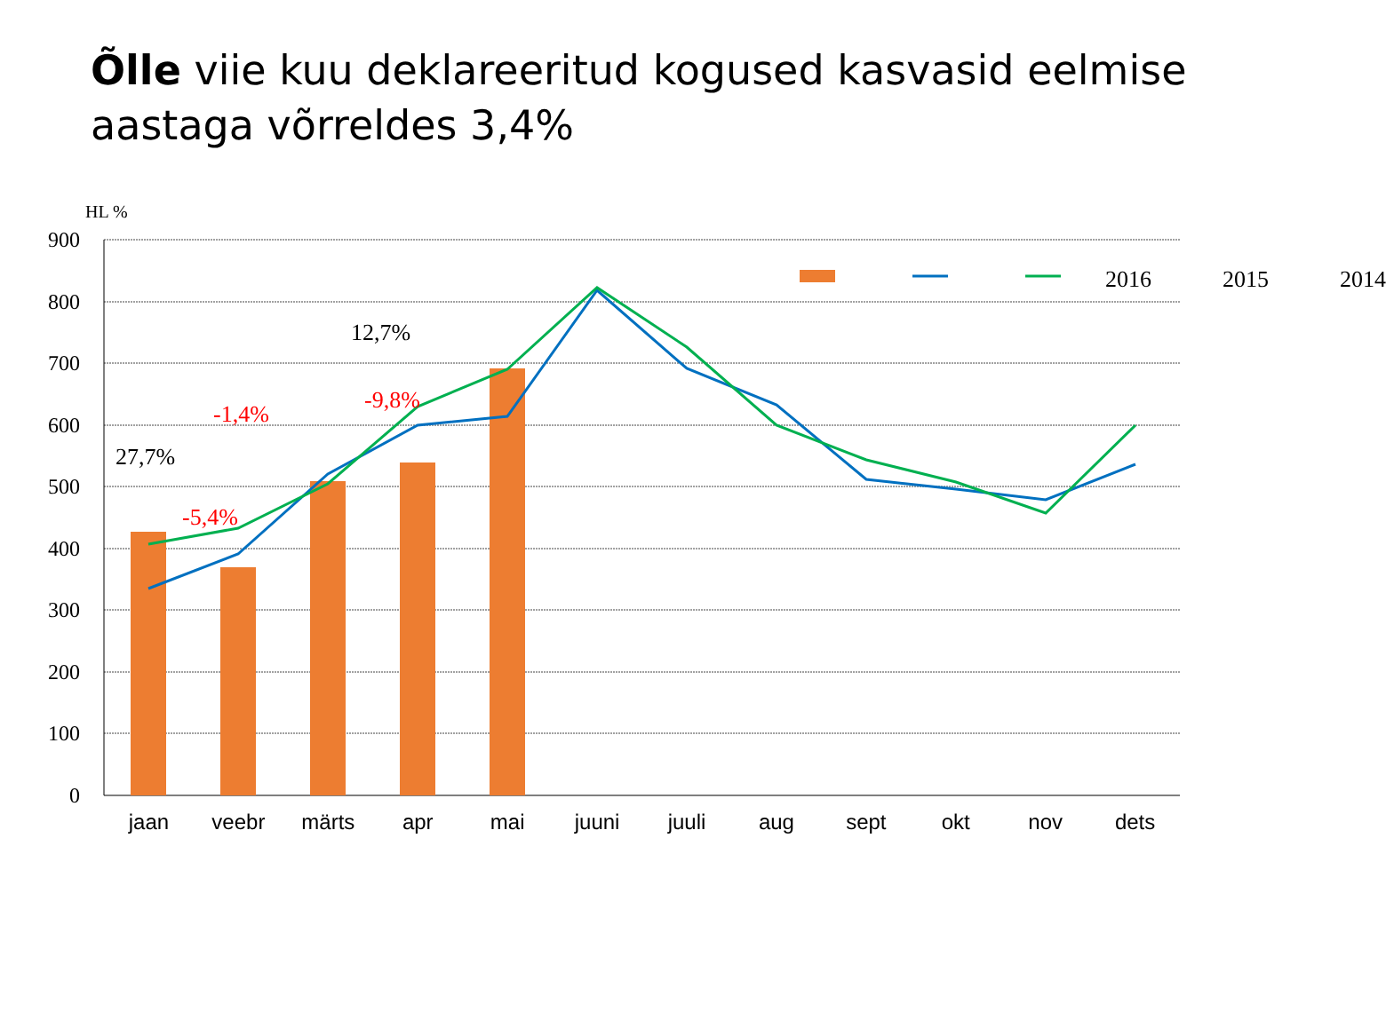Õlle viie kuu deklareeritud kogused kasvasid eelmise aastaga võrreldes 3,4%
HL %
900
800
700
600
500
400
300
200
100
0
2016 2015 2014
12,7%
-1,4%
-9,8%
27,7%
-5,4%
jaan veebr märts apr mai juuni juuli aug sept okt nov dets